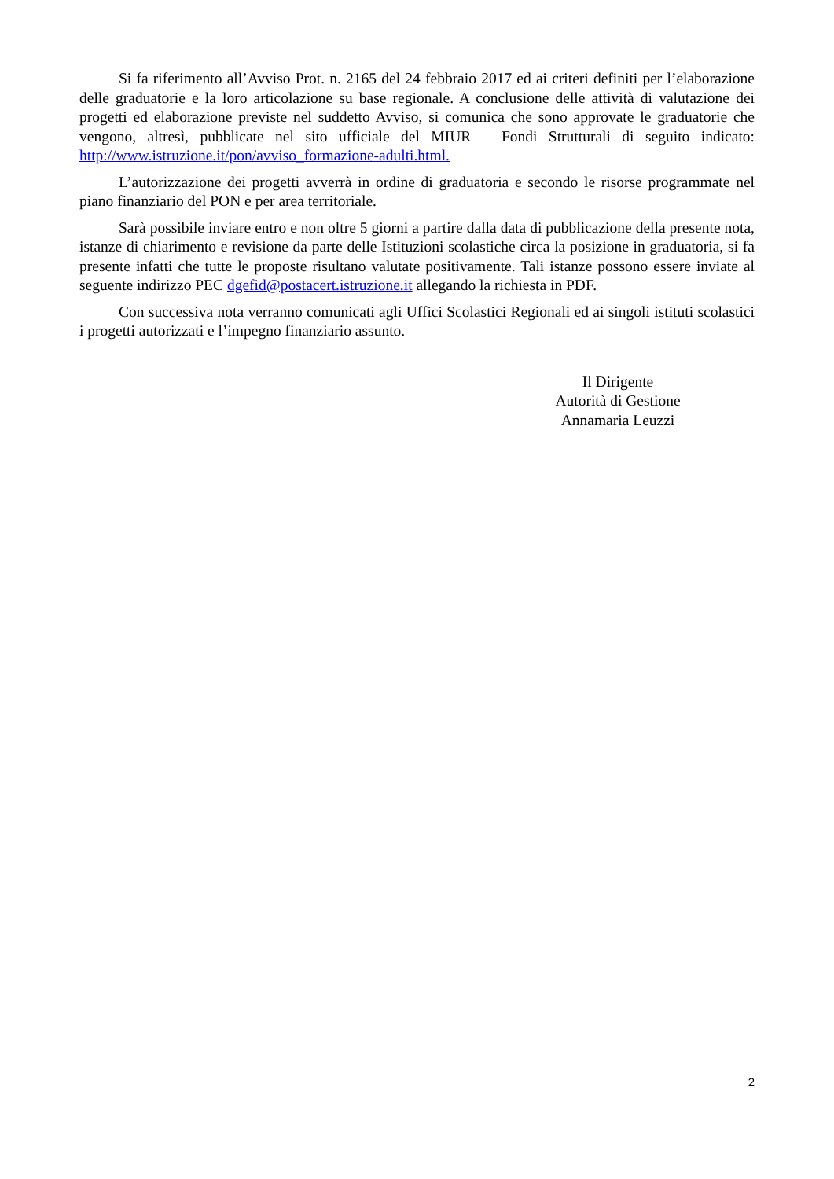Si fa riferimento all’Avviso Prot. n. 2165 del 24 febbraio 2017 ed ai criteri definiti per l’elaborazione delle graduatorie e la loro articolazione su base regionale. A conclusione delle attività di valutazione dei progetti ed elaborazione previste nel suddetto Avviso, si comunica che sono approvate le graduatorie che vengono, altresì, pubblicate nel sito ufficiale del MIUR – Fondi Strutturali di seguito indicato: http://www.istruzione.it/pon/avviso_formazione-adulti.html.
L’autorizzazione dei progetti avverrà in ordine di graduatoria e secondo le risorse programmate nel piano finanziario del PON e per area territoriale.
Sarà possibile inviare entro e non oltre 5 giorni a partire dalla data di pubblicazione della presente nota, istanze di chiarimento e revisione da parte delle Istituzioni scolastiche circa la posizione in graduatoria, si fa presente infatti che tutte le proposte risultano valutate positivamente. Tali istanze possono essere inviate al seguente indirizzo PEC dgefid@postacert.istruzione.it allegando la richiesta in PDF.
Con successiva nota verranno comunicati agli Uffici Scolastici Regionali ed ai singoli istituti scolastici i progetti autorizzati e l’impegno finanziario assunto.
Il Dirigente
Autorità di Gestione
Annamaria Leuzzi
2